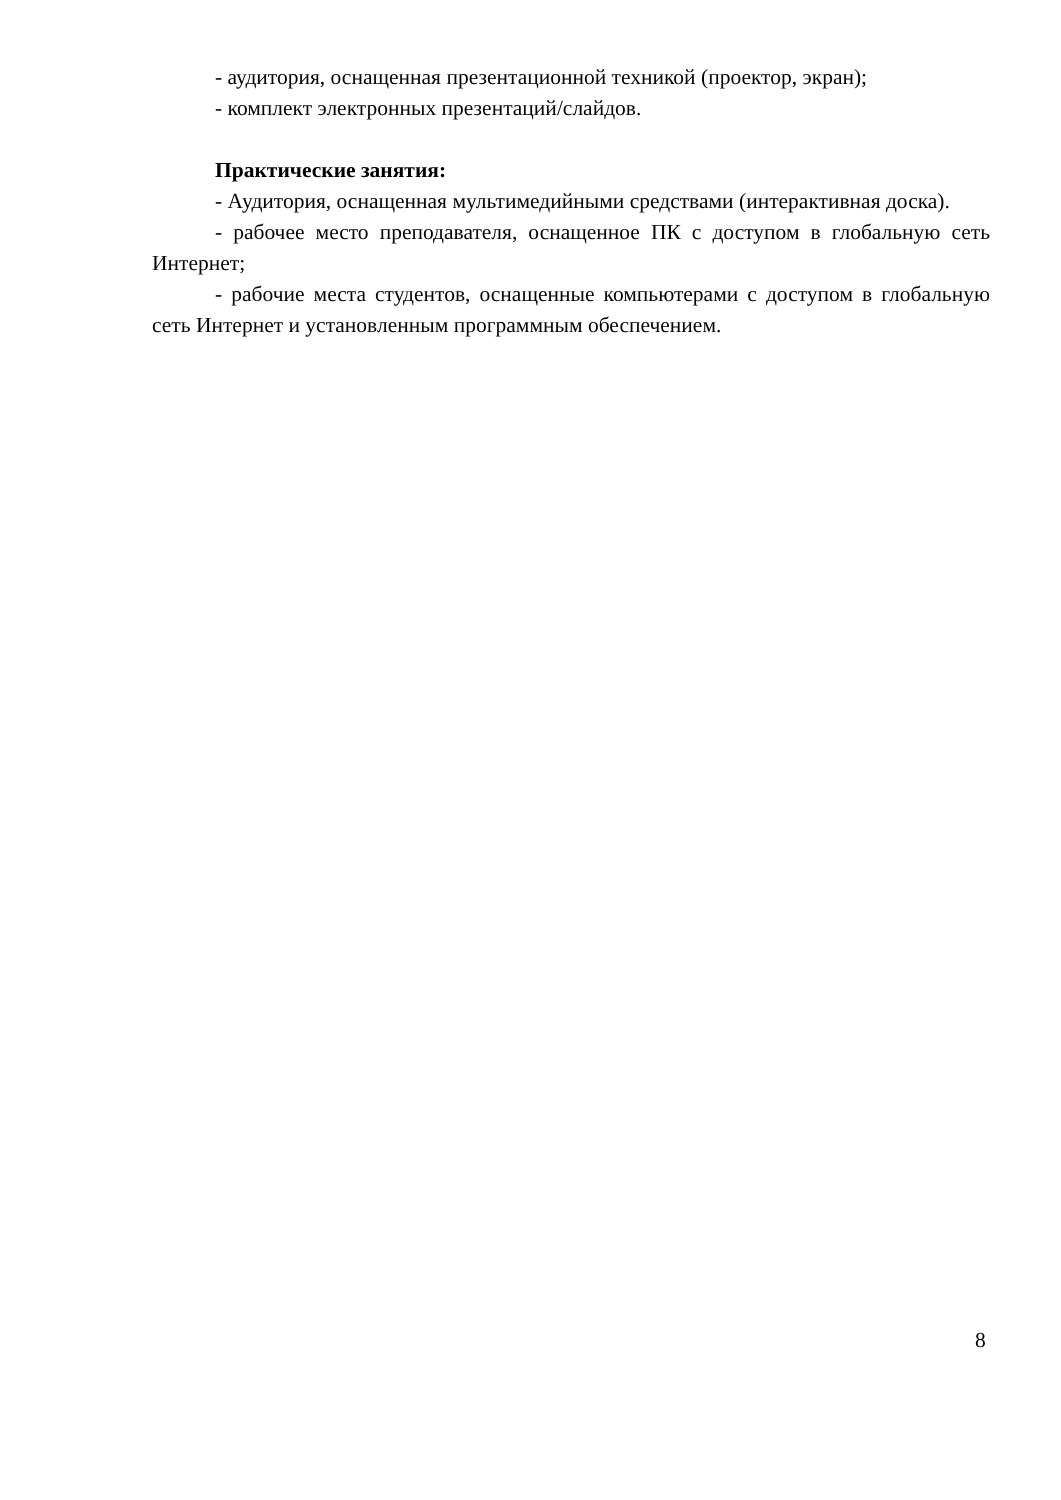- аудитория, оснащенная презентационной техникой (проектор, экран);
- комплект электронных презентаций/слайдов.
Практические занятия:
- Аудитория, оснащенная мультимедийными средствами (интерактивная доска).
- рабочее место преподавателя, оснащенное ПК с доступом в глобальную сеть Интернет;
- рабочие места студентов, оснащенные компьютерами с доступом в глобальную сеть Интернет и установленным программным обеспечением.
8